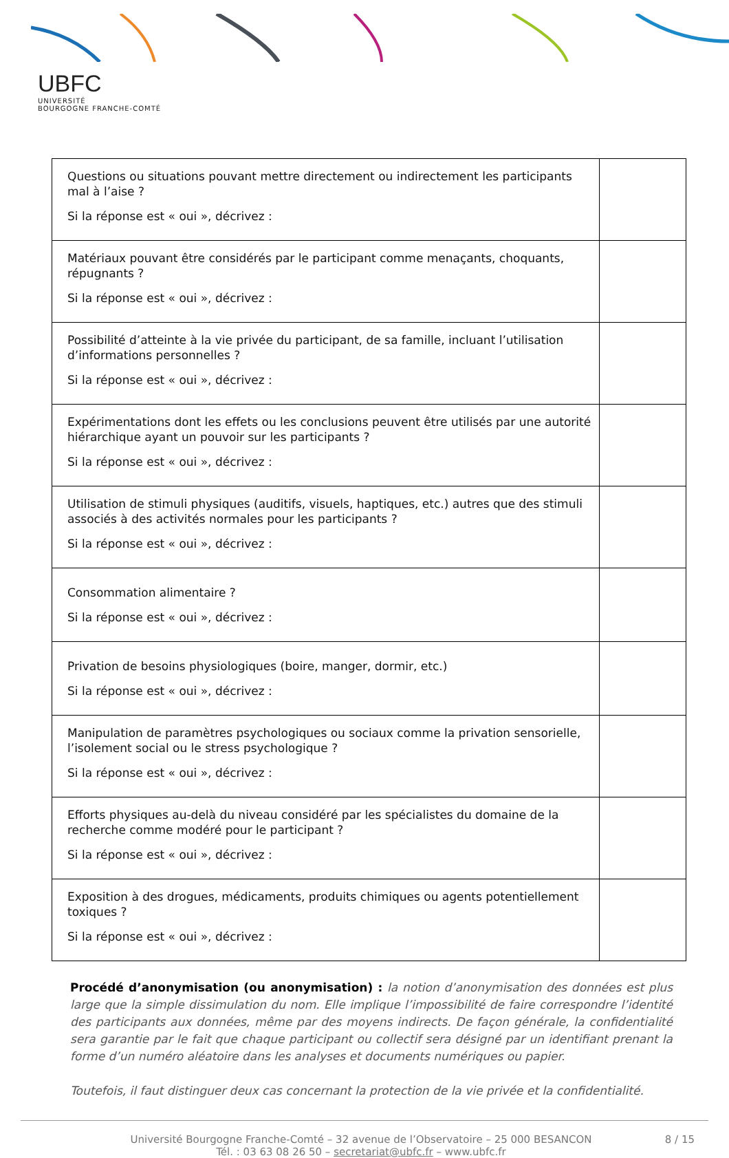UBFC
UNIVERSITÉ
BOURGOGNE FRANCHE-COMTÉ
| Questions ou situations pouvant mettre directement ou indirectement les participants mal à l’aise ? Si la réponse est « oui », décrivez : | |
| Matériaux pouvant être considérés par le participant comme menaçants, choquants, répugnants ? Si la réponse est « oui », décrivez : | |
| Possibilité d’atteinte à la vie privée du participant, de sa famille, incluant l’utilisation d’informations personnelles ? Si la réponse est « oui », décrivez : | |
| Expérimentations dont les effets ou les conclusions peuvent être utilisés par une autorité hiérarchique ayant un pouvoir sur les participants ? Si la réponse est « oui », décrivez : | |
| Utilisation de stimuli physiques (auditifs, visuels, haptiques, etc.) autres que des stimuli associés à des activités normales pour les participants ? Si la réponse est « oui », décrivez : | |
| Consommation alimentaire ? Si la réponse est « oui », décrivez : | |
| Privation de besoins physiologiques (boire, manger, dormir, etc.) Si la réponse est « oui », décrivez : | |
| Manipulation de paramètres psychologiques ou sociaux comme la privation sensorielle, l’isolement social ou le stress psychologique ? Si la réponse est « oui », décrivez : | |
| Efforts physiques au-delà du niveau considéré par les spécialistes du domaine de la recherche comme modéré pour le participant ? Si la réponse est « oui », décrivez : | |
| Exposition à des drogues, médicaments, produits chimiques ou agents potentiellement toxiques ? Si la réponse est « oui », décrivez : | |
Procédé d’anonymisation (ou anonymisation) : la notion d’anonymisation des données est plus large que la simple dissimulation du nom. Elle implique l’impossibilité de faire correspondre l’identité des participants aux données, même par des moyens indirects. De façon générale, la confidentialité sera garantie par le fait que chaque participant ou collectif sera désigné par un identifiant prenant la forme d’un numéro aléatoire dans les analyses et documents numériques ou papier.
Toutefois, il faut distinguer deux cas concernant la protection de la vie privée et la confidentialité.
Université Bourgogne Franche-Comté – 32 avenue de l’Observatoire – 25 000 BESANCON
Tél. : 03 63 08 26 50 – secretariat@ubfc.fr – www.ubfc.fr
8 / 15